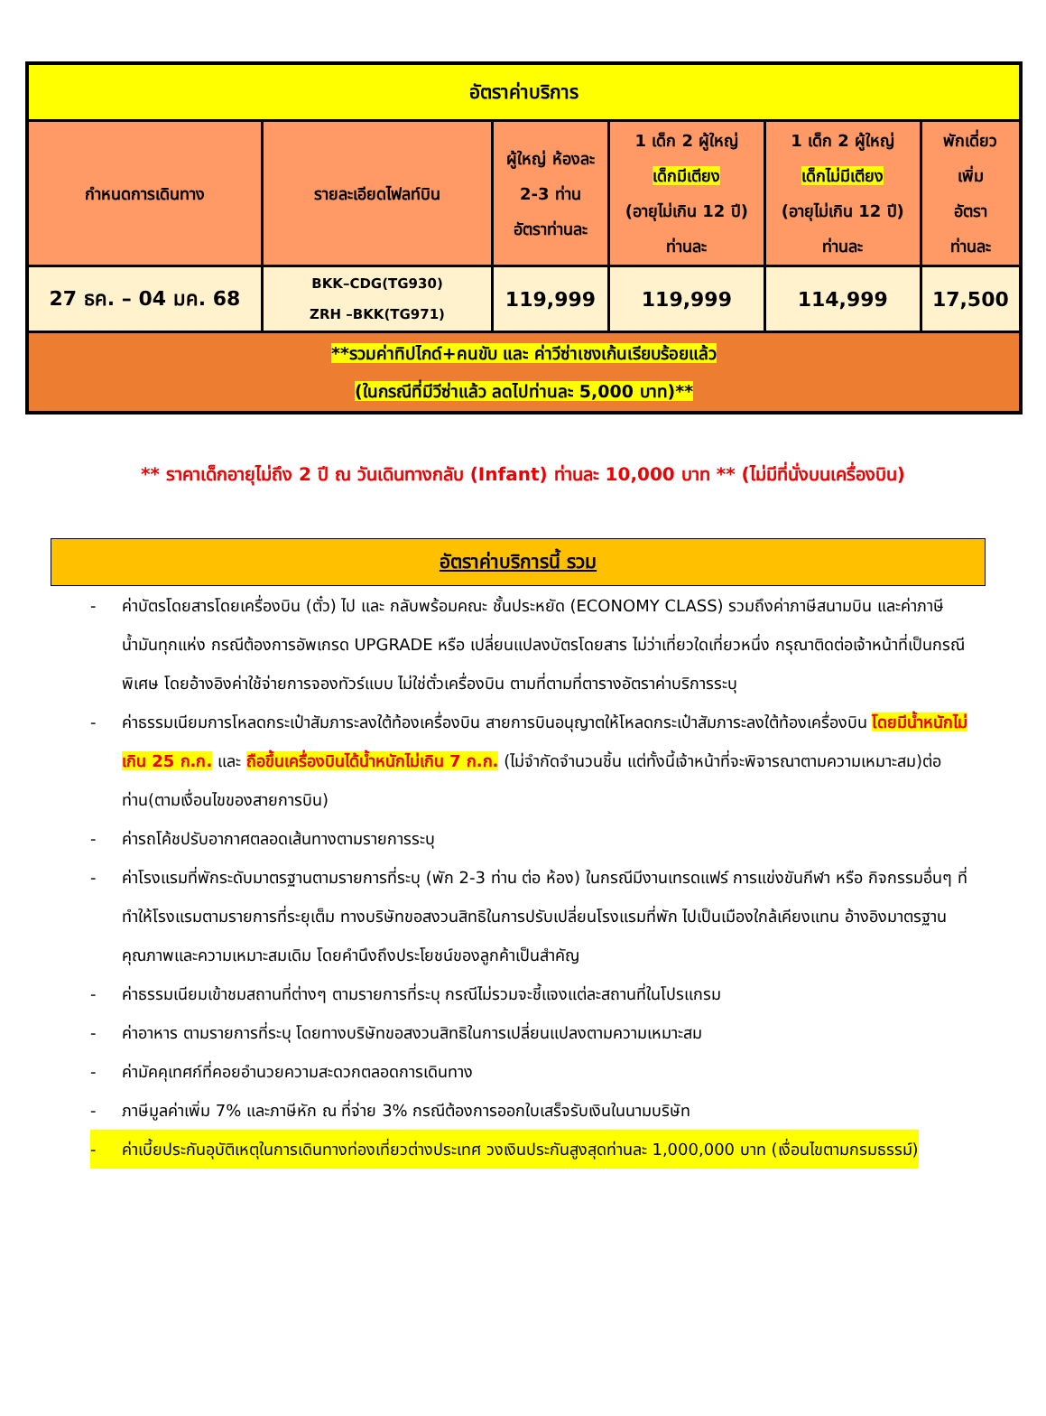| อัตราค่าบริการ | | | | | |
| กำหนดการเดินทาง | รายละเอียดไฟลท์บิน | ผู้ใหญ่ ห้องละ 2-3 ท่าน อัตราท่านละ | 1 เด็ก 2 ผู้ใหญ่ เด็กมีเตียง (อายุไม่เกิน 12 ปี) ท่านละ | 1 เด็ก 2 ผู้ใหญ่ เด็กไม่มีเตียง (อายุไม่เกิน 12 ปี) ท่านละ | พักเดี่ยว เพิ่ม อัตรา ท่านละ |
| 27 ธค. – 04 มค. 68 | BKK–CDG(TG930) ZRH –BKK(TG971) | 119,999 | 119,999 | 114,999 | 17,500 |
| **รวมค่าทิปไกด์+คนขับ และ ค่าวีซ่าเชงเก้นเรียบร้อยแล้ว (ในกรณีที่มีวีซ่าแล้ว ลดไปท่านละ 5,000 บาท)** | | | | | |
** ราคาเด็กอายุไม่ถึง 2 ปี ณ วันเดินทางกลับ (Infant) ท่านละ 10,000 บาท ** (ไม่มีที่นั่งบนเครื่องบิน)
อัตราค่าบริการนี้ รวม
- ค่าบัตรโดยสารโดยเครื่องบิน (ตั๋ว) ไป และ กลับพร้อมคณะ ชั้นประหยัด (ECONOMY CLASS) รวมถึงค่าภาษีสนามบิน และค่าภาษีน้ำมันทุกแห่ง กรณีต้องการอัพเกรด UPGRADE หรือ เปลี่ยนแปลงบัตรโดยสาร ไม่ว่าเที่ยวใดเที่ยวหนึ่ง กรุณาติดต่อเจ้าหน้าที่เป็นกรณีพิเศษ โดยอ้างอิงค่าใช้จ่ายการจองทัวร์แบบ ไม่ใช่ตั๋วเครื่องบิน ตามที่ตามที่ตารางอัตราค่าบริการระบุ
- ค่าธรรมเนียมการโหลดกระเป๋าสัมภาระลงใต้ท้องเครื่องบิน สายการบินอนุญาตให้โหลดกระเป๋าสัมภาระลงใต้ท้องเครื่องบิน โดยมีน้ำหนักไม่เกิน 25 ก.ก. และ ถือขึ้นเครื่องบินได้น้ำหนักไม่เกิน 7 ก.ก. (ไม่จำกัดจำนวนชิ้น แต่ทั้งนี้เจ้าหน้าที่จะพิจารณาตามความเหมาะสม)ต่อท่าน(ตามเงื่อนไขของสายการบิน)
- ค่ารถโค้ชปรับอากาศตลอดเส้นทางตามรายการระบุ
- ค่าโรงแรมที่พักระดับมาตรฐานตามรายการที่ระบุ (พัก 2-3 ท่าน ต่อ ห้อง) ในกรณีมีงานเทรดแฟร์ การแข่งขันกีฬา หรือ กิจกรรมอื่นๆ ที่ทำให้โรงแรมตามรายการที่ระยุเต็ม ทางบริษัทขอสงวนสิทธิในการปรับเปลี่ยนโรงแรมที่พัก ไปเป็นเมืองใกล้เคียงแทน อ้างอิงมาตรฐานคุณภาพและความเหมาะสมเดิม โดยคำนึงถึงประโยชน์ของลูกค้าเป็นสำคัญ
- ค่าธรรมเนียมเข้าชมสถานที่ต่างๆ ตามรายการที่ระบุ กรณีไม่รวมจะชี้แจงแต่ละสถานที่ในโปรแกรม
- ค่าอาหาร ตามรายการที่ระบุ โดยทางบริษัทขอสงวนสิทธิในการเปลี่ยนแปลงตามความเหมาะสม
- ค่ามัคคุเทศก์ที่คอยอำนวยความสะดวกตลอดการเดินทาง
- ภาษีมูลค่าเพิ่ม 7% และภาษีหัก ณ ที่จ่าย 3% กรณีต้องการออกใบเสร็จรับเงินในนามบริษัท
- ค่าเบี้ยประกันอุบัติเหตุในการเดินทางท่องเที่ยวต่างประเทศ วงเงินประกันสูงสุดท่านละ 1,000,000 บาท (เงื่อนไขตามกรมธรรม์)